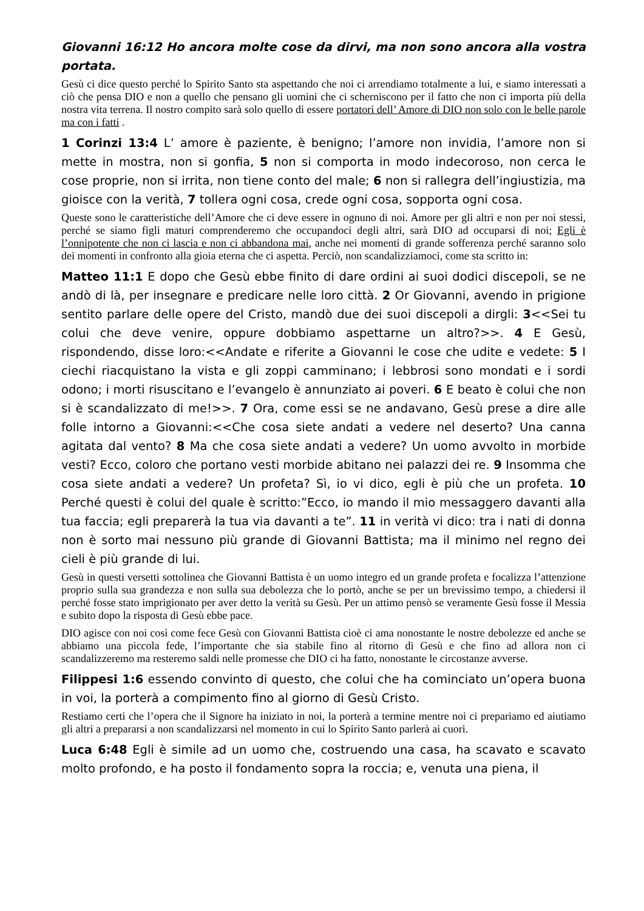Giovanni 16:12 Ho ancora molte cose da dirvi, ma non sono ancora alla vostra portata.
Gesù ci dice questo perché lo Spirito Santo sta aspettando che noi ci arrendiamo totalmente a lui, e siamo interessati a ciò che pensa DIO e non a quello che pensano gli uomini che ci scherniscono per il fatto che non ci importa più della nostra vita terrena. Il nostro compito sarà solo quello di essere portatori dell’ Amore di DIO non solo con le belle parole ma con i fatti .
1 Corinzi 13:4 L’ amore è paziente, è benigno; l’amore non invidia, l’amore non si mette in mostra, non si gonfia, 5 non si comporta in modo indecoroso, non cerca le cose proprie, non si irrita, non tiene conto del male; 6 non si rallegra dell’ingiustizia, ma gioisce con la verità, 7 tollera ogni cosa, crede ogni cosa, sopporta ogni cosa.
Queste sono le caratteristiche dell’Amore che ci deve essere in ognuno di noi. Amore per gli altri e non per noi stessi, perché se siamo figli maturi comprenderemo che occupandoci degli altri, sarà DIO ad occuparsi di noi; Egli è l’onnipotente che non ci lascia e non ci abbandona mai, anche nei momenti di grande sofferenza perché saranno solo dei momenti in confronto alla gioia eterna che ci aspetta. Perciò, non scandalizziamoci, come sta scritto in:
Matteo 11:1 E dopo che Gesù ebbe finito di dare ordini ai suoi dodici discepoli, se ne andò di là, per insegnare e predicare nelle loro città. 2 Or Giovanni, avendo in prigione sentito parlare delle opere del Cristo, mandò due dei suoi discepoli a dirgli: 3<<Sei tu colui che deve venire, oppure dobbiamo aspettarne un altro?>>. 4 E Gesù, rispondendo, disse loro:<<Andate e riferite a Giovanni le cose che udite e vedete: 5 I ciechi riacquistano la vista e gli zoppi camminano; i lebbrosi sono mondati e i sordi odono; i morti risuscitano e l’evangelo è annunziato ai poveri. 6 E beato è colui che non si è scandalizzato di me!>>. 7 Ora, come essi se ne andavano, Gesù prese a dire alle folle intorno a Giovanni:<<Che cosa siete andati a vedere nel deserto? Una canna agitata dal vento? 8 Ma che cosa siete andati a vedere? Un uomo avvolto in morbide vesti? Ecco, coloro che portano vesti morbide abitano nei palazzi dei re. 9 Insomma che cosa siete andati a vedere? Un profeta? Sì, io vi dico, egli è più che un profeta. 10 Perché questi è colui del quale è scritto:”Ecco, io mando il mio messaggero davanti alla tua faccia; egli preparerà la tua via davanti a te”. 11 in verità vi dico: tra i nati di donna non è sorto mai nessuno più grande di Giovanni Battista; ma il minimo nel regno dei cieli è più grande di lui.
Gesù in questi versetti sottolinea che Giovanni Battista è un uomo integro ed un grande profeta e focalizza l’attenzione proprio sulla sua grandezza e non sulla sua debolezza che lo portò, anche se per un brevissimo tempo, a chiedersi il perché fosse stato imprigionato per aver detto la verità su Gesù. Per un attimo pensò se veramente Gesù fosse il Messia e subito dopo la risposta di Gesù ebbe pace.
DIO agisce con noi così come fece Gesù con Giovanni Battista cioè ci ama nonostante le nostre debolezze ed anche se abbiamo una piccola fede, l’importante che sia stabile fino al ritorno di Gesù e che fino ad allora non ci scandalizzeremo ma resteremo saldi nelle promesse che DIO ci ha fatto, nonostante le circostanze avverse.
Filippesi 1:6 essendo convinto di questo, che colui che ha cominciato un’opera buona in voi, la porterà a compimento fino al giorno di Gesù Cristo.
Restiamo certi che l’opera che il Signore ha iniziato in noi, la porterà a termine mentre noi ci prepariamo ed aiutiamo gli altri a prepararsi a non scandalizzarsi nel momento in cui lo Spirito Santo parlerà ai cuori.
Luca 6:48 Egli è simile ad un uomo che, costruendo una casa, ha scavato e scavato molto profondo, e ha posto il fondamento sopra la roccia; e, venuta una piena, il